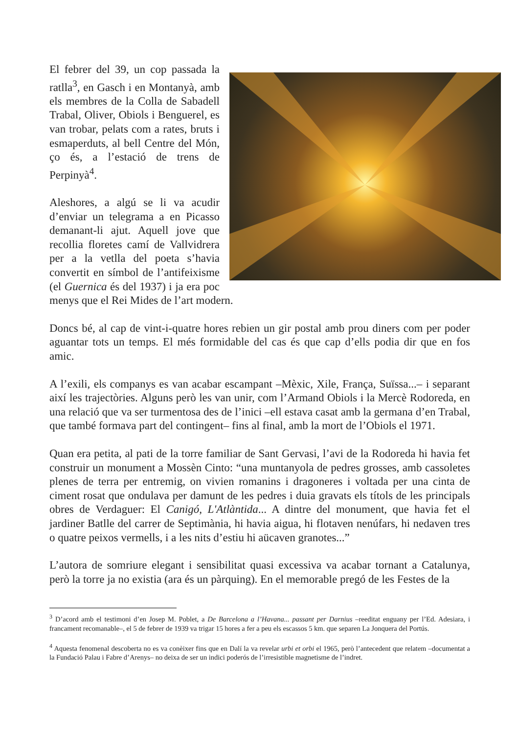El febrer del 39, un cop passada la ratlla<sup>3</sup>, en Gasch i en Montanyà, amb els membres de la Colla de Sabadell Trabal, Oliver, Obiols i Benguerel, es van trobar, pelats com a rates, bruts i esmaperduts, al bell Centre del Món, ço és, a l’estació de trens de Perpinyà<sup>4</sup>.
Aleshores, a algú se li va acudir d’enviar un telegrama a en Picasso demanant-li ajut. Aquell jove que recollia floretes camí de Vallvidrera per a la vetlla del poeta s’havia convertit en símbol de l’antifeixisme (el Guernica és del 1937) i ja era poc menys que el Rei Mides de l’art modern.
Doncs bé, al cap de vint-i-quatre hores rebien un gir postal amb prou diners com per poder aguantar tots un temps. El més formidable del cas és que cap d’ells podia dir que en fos amic.
A l’exili, els companys es van acabar escampant –Mèxic, Xile, França, Suïssa...– i separant així les trajectòries. Alguns però les van unir, com l’Armand Obiols i la Mercè Rodoreda, en una relació que va ser turmentosa des de l’inici –ell estava casat amb la germana d’en Trabal, que també formava part del contingent– fins al final, amb la mort de l’Obiols el 1971.
Quan era petita, al pati de la torre familiar de Sant Gervasi, l’avi de la Rodoreda hi havia fet construir un monument a Mossèn Cinto: “una muntanyola de pedres grosses, amb cassoletes plenes de terra per entremig, on vivien romanins i dragoneres i voltada per una cinta de ciment rosat que ondulava per damunt de les pedres i duia gravats els títols de les principals obres de Verdaguer: El Canigó, L'Atlàntida... A dintre del monument, que havia fet el jardiner Batlle del carrer de Septimània, hi havia aigua, hi flotaven nenúfars, hi nedaven tres o quatre peixos vermells, i a les nits d’estiu hi aücaven granotes...”
L’autora de somriure elegant i sensibilitat quasi excessiva va acabar tornant a Catalunya, però la torre ja no existia (ara és un pàrquing). En el memorable pregó de les Festes de la
<sup>3</sup> D’acord amb el testimoni d’en Josep M. Poblet, a De Barcelona a l’Havana... passant per Darnius –reeditat enguany per l’Ed. Adesiara, i francament recomanable–, el 5 de febrer de 1939 va trigar 15 hores a fer a peu els escassos 5 km. que separen La Jonquera del Portús.
<sup>4</sup> Aquesta fenomenal descoberta no es va conèixer fins que en Dalí la va revelar urbi et orbi el 1965, però l’antecedent que relatem –documentat a la Fundació Palau i Fabre d’Arenys– no deixa de ser un indici poderós de l’irresistible magnetisme de l’indret.